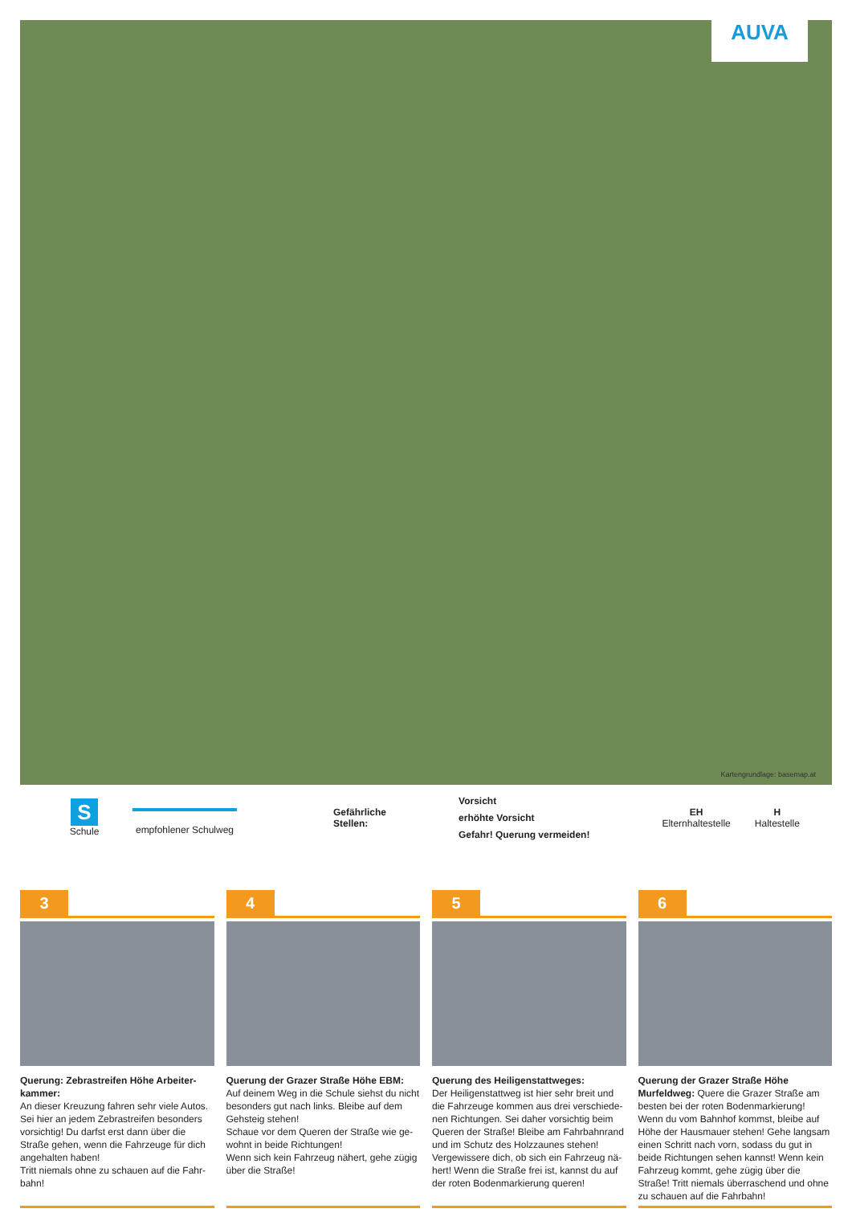AUVA
Kartengrundlage: basemap.at
S
Schule
empfohlener Schulweg
Gefährliche
Stellen:
Vorsicht
erhöhte Vorsicht
Gefahr! Querung vermeiden!
EH
Elternhaltestelle
H
Haltestelle
3
Querung: Zebrastreifen Höhe Arbeiter­kammer:
An dieser Kreuzung fahren sehr viele Autos. Sei hier an jedem Zebrastreifen besonders vorsichtig! Du darfst erst dann über die Straße gehen, wenn die Fahrzeuge für dich angehalten haben!
Tritt niemals ohne zu schauen auf die Fahr­bahn!
4
Querung der Grazer Straße Höhe EBM:
Auf deinem Weg in die Schule siehst du nicht besonders gut nach links. Bleibe auf dem Gehsteig stehen!
Schaue vor dem Queren der Straße wie ge­wohnt in beide Richtungen!
Wenn sich kein Fahrzeug nähert, gehe zügig über die Straße!
5
Querung des Heiligenstattweges:
Der Heiligenstattweg ist hier sehr breit und die Fahrzeuge kommen aus drei verschiede­nen Richtungen. Sei daher vorsichtig beim Queren der Straße! Bleibe am Fahrbahnrand und im Schutz des Holzzaunes stehen! Vergewissere dich, ob sich ein Fahrzeug nä­hert! Wenn die Straße frei ist, kannst du auf der roten Bodenmarkierung queren!
6
Querung der Grazer Straße Höhe Murfeldweg: Quere die Grazer Straße am besten bei der roten Bodenmarkierung! Wenn du vom Bahnhof kommst, bleibe auf Höhe der Hausmauer stehen! Gehe langsam einen Schritt nach vorn, sodass du gut in beide Richtungen sehen kannst! Wenn kein Fahrzeug kommt, gehe zügig über die Straße! Tritt niemals überraschend und ohne zu schauen auf die Fahrbahn!